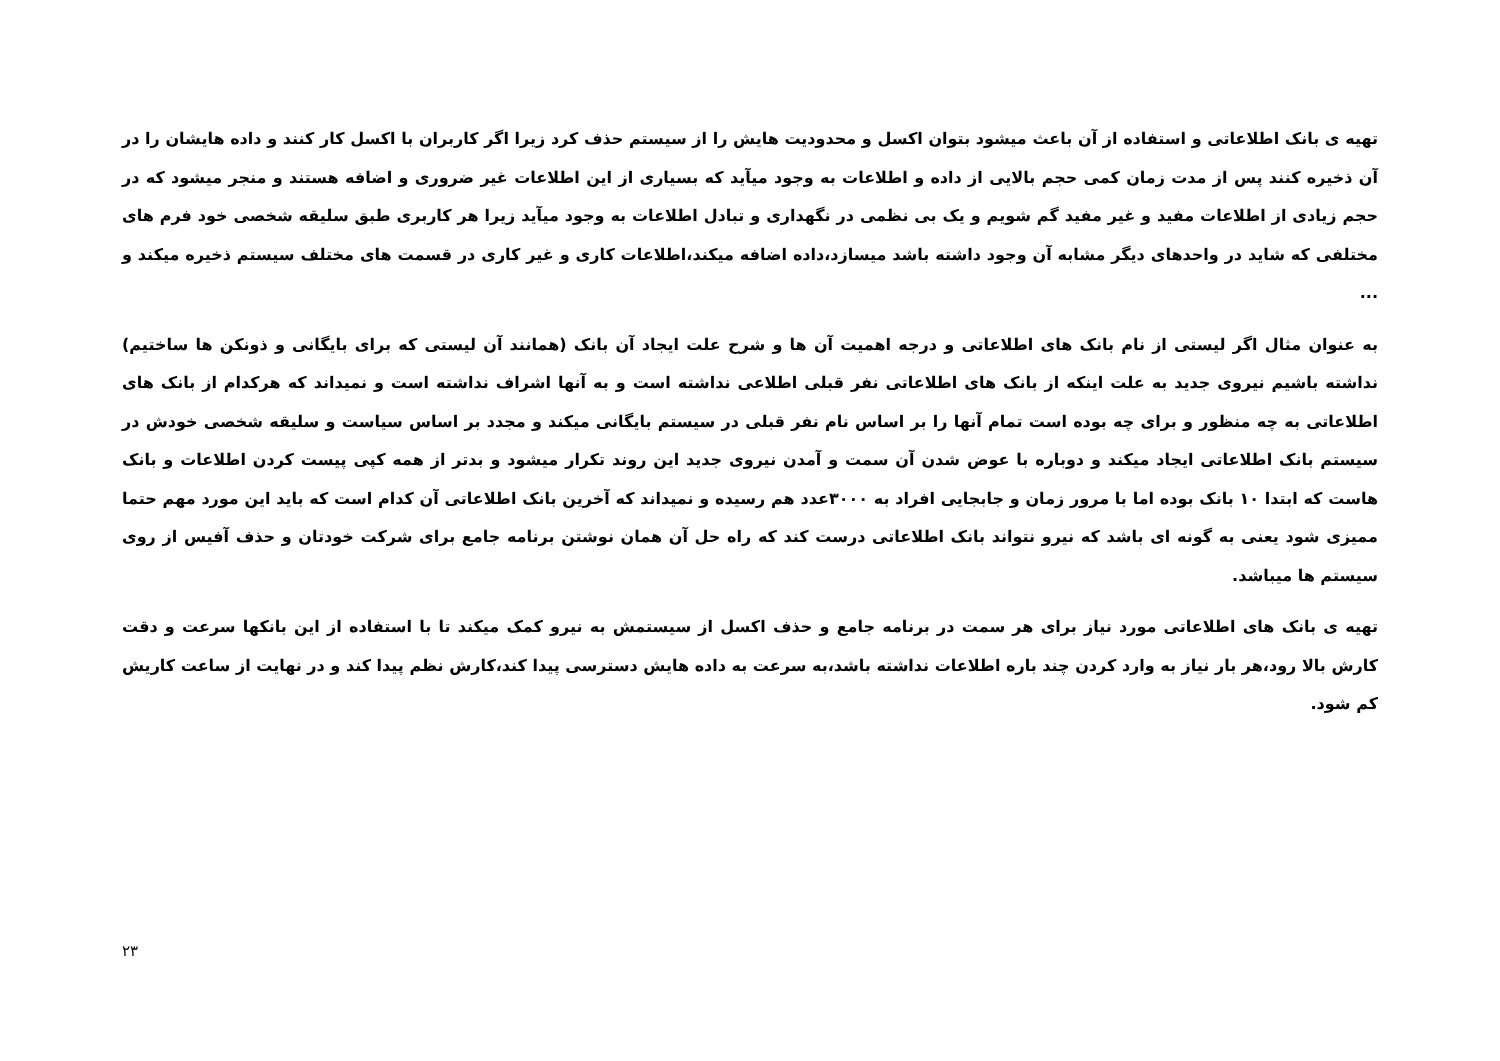تهیه ی بانک اطلاعاتی و استفاده از آن باعث میشود بتوان اکسل و محدودیت هایش را از سیستم حذف کرد زیرا اگر کاربران با اکسل کار کنند و داده هایشان را در آن ذخیره کنند پس از مدت زمان کمی حجم بالایی از داده و اطلاعات به وجود میآید که بسیاری از این اطلاعات غیر ضروری و اضافه هستند و منجر میشود که در حجم زیادی از اطلاعات مفید و غیر مفید گم شویم و یک بی نظمی در نگهداری و تبادل اطلاعات به وجود میآید زیرا هر کاربری طبق سلیقه شخصی خود فرم های مختلفی که شاید در واحدهای دیگر مشابه آن وجود داشته باشد میسازد،داده اضافه میکند،اطلاعات کاری و غیر کاری در قسمت های مختلف سیستم ذخیره میکند و ...
به عنوان مثال اگر لیستی از نام بانک های اطلاعاتی و درجه اهمیت آن ها و شرح علت ایجاد آن بانک (همانند آن لیستی که برای بایگانی و ذونکن ها ساختیم) نداشته باشیم نیروی جدید به علت اینکه از بانک های اطلاعاتی نفر قبلی اطلاعی نداشته است و به آنها اشراف نداشته است و نمیداند که هرکدام از بانک های اطلاعاتی به چه منظور و برای چه بوده است تمام آنها را بر اساس نام نفر قبلی در سیستم بایگانی میکند و مجدد بر اساس سیاست و سلیقه شخصی خودش در سیستم بانک اطلاعاتی ایجاد میکند و دوباره با عوض شدن آن سمت و آمدن نیروی جدید این روند تکرار میشود و بدتر از همه کپی پیست کردن اطلاعات و بانک هاست که ابتدا ۱۰ بانک بوده اما با مرور زمان و جابجایی افراد به ۳۰۰۰عدد هم رسیده و نمیداند که آخرین بانک اطلاعاتی آن کدام است که باید این مورد مهم حتما ممیزی شود یعنی به گونه ای باشد که نیرو نتواند بانک اطلاعاتی درست کند که راه حل آن همان نوشتن برنامه جامع برای شرکت خودتان و حذف آفیس از روی سیستم ها میباشد.
تهیه ی بانک های اطلاعاتی مورد نیاز برای هر سمت در برنامه جامع و حذف اکسل از سیستمش به نیرو کمک میکند تا با استفاده از این بانکها سرعت و دقت کارش بالا رود،هر بار نیاز به وارد کردن چند باره اطلاعات نداشته باشد،به سرعت به داده هایش دسترسی پیدا کند،کارش نظم پیدا کند و در نهایت از ساعت کاریش کم شود.
۲۳